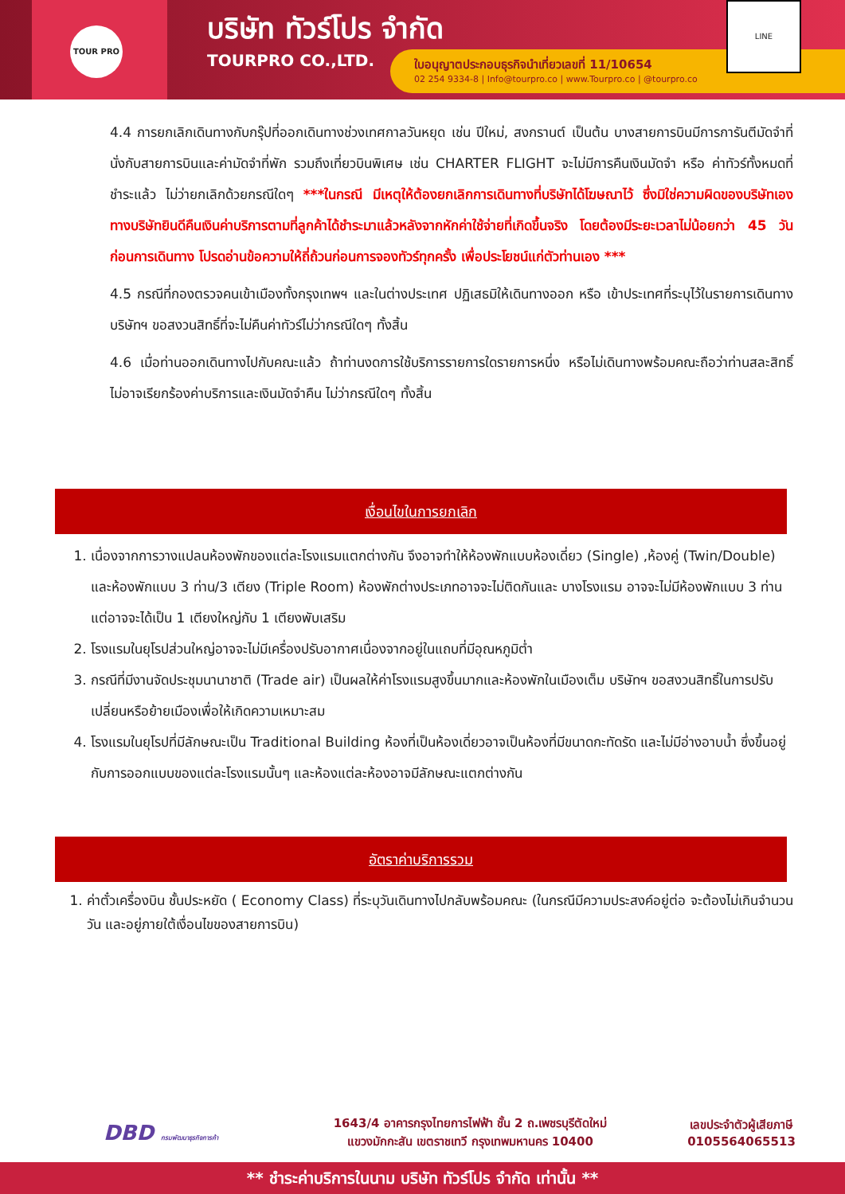TOUR PRO
บริษัท ทัวร์โปร จำกัด
TOURPRO CO.,LTD.
ใบอนุญาตประกอบธุรกิจนำเที่ยวเลขที่ 11/10654
02 254 9334-8 | Info@tourpro.co | www.Tourpro.co | @tourpro.co
LINE
4.4 การยกเลิกเดินทางกับกรุ๊ปที่ออกเดินทางช่วงเทศกาลวันหยุด เช่น ปีใหม่, สงกรานต์ เป็นต้น บางสายการบินมีการการันตีมัดจำที่นั่งกับสายการบินและค่ามัดจำที่พัก รวมถึงเที่ยวบินพิเศษ เช่น CHARTER FLIGHT จะไม่มีการคืนเงินมัดจำ หรือ ค่าทัวร์ทั้งหมดที่ชำระแล้ว ไม่ว่ายกเลิกด้วยกรณีใดๆ ***ในกรณี มีเหตุให้ต้องยกเลิกการเดินทางที่บริษัทได้โฆษณาไว้ ซึ่งมิใช่ความผิดของบริษัทเอง ทางบริษัทยินดีคืนเงินค่าบริการตามที่ลูกค้าได้ชำระมาแล้วหลังจากหักค่าใช้จ่ายที่เกิดขึ้นจริง โดยต้องมีระยะเวลาไม่น้อยกว่า 45 วัน ก่อนการเดินทาง โปรดอ่านข้อความให้ถี่ถ้วนก่อนการจองทัวร์ทุกครั้ง เพื่อประโยชน์แก่ตัวท่านเอง ***
4.5 กรณีที่กองตรวจคนเข้าเมืองทั้งกรุงเทพฯ และในต่างประเทศ ปฏิเสธมิให้เดินทางออก หรือ เข้าประเทศที่ระบุไว้ในรายการเดินทาง บริษัทฯ ขอสงวนสิทธิ์ที่จะไม่คืนค่าทัวร์ไม่ว่ากรณีใดๆ ทั้งสิ้น
4.6 เมื่อท่านออกเดินทางไปกับคณะแล้ว ถ้าท่านงดการใช้บริการรายการใดรายการหนึ่ง หรือไม่เดินทางพร้อมคณะถือว่าท่านสละสิทธิ์ ไม่อาจเรียกร้องค่าบริการและเงินมัดจำคืน ไม่ว่ากรณีใดๆ ทั้งสิ้น
เงื่อนไขในการยกเลิก
1. เนื่องจากการวางแปลนห้องพักของแต่ละโรงแรมแตกต่างกัน จึงอาจทำให้ห้องพักแบบห้องเดี่ยว (Single) ,ห้องคู่ (Twin/Double) และห้องพักแบบ 3 ท่าน/3 เตียง (Triple Room) ห้องพักต่างประเภทอาจจะไม่ติดกันและ บางโรงแรม อาจจะไม่มีห้องพักแบบ 3 ท่าน แต่อาจจะได้เป็น 1 เตียงใหญ่กับ 1 เตียงพับเสริม
2. โรงแรมในยุโรปส่วนใหญ่อาจจะไม่มีเครื่องปรับอากาศเนื่องจากอยู่ในแถบที่มีอุณหภูมิต่ำ
3. กรณีที่มีงานจัดประชุมนานาชาติ (Trade air) เป็นผลให้ค่าโรงแรมสูงขึ้นมากและห้องพักในเมืองเต็ม บริษัทฯ ขอสงวนสิทธิ์ในการปรับเปลี่ยนหรือย้ายเมืองเพื่อให้เกิดความเหมาะสม
4. โรงแรมในยุโรปที่มีลักษณะเป็น Traditional Building ห้องที่เป็นห้องเดี่ยวอาจเป็นห้องที่มีขนาดกะทัดรัด และไม่มีอ่างอาบน้ำ ซึ่งขึ้นอยู่กับการออกแบบของแต่ละโรงแรมนั้นๆ และห้องแต่ละห้องอาจมีลักษณะแตกต่างกัน
อัตราค่าบริการรวม
1. ค่าตั๋วเครื่องบิน ชั้นประหยัด ( Economy Class) ที่ระบุวันเดินทางไปกลับพร้อมคณะ (ในกรณีมีความประสงค์อยู่ต่อ จะต้องไม่เกินจำนวนวัน และอยู่ภายใต้เงื่อนไขของสายการบิน)
DBD กรมพัฒนาธุรกิจการค้า
1643/4 อาคารกรุงไทยการไฟฟ้า ชั้น 2 ถ.เพชรบุรีตัดใหม่
แขวงมักกะสัน เขตราชเทวี กรุงเทพมหานคร 10400
เลขประจำตัวผู้เสียภาษี
0105564065513
** ชำระค่าบริการในนาม บริษัท ทัวร์โปร จำกัด เท่านั้น **